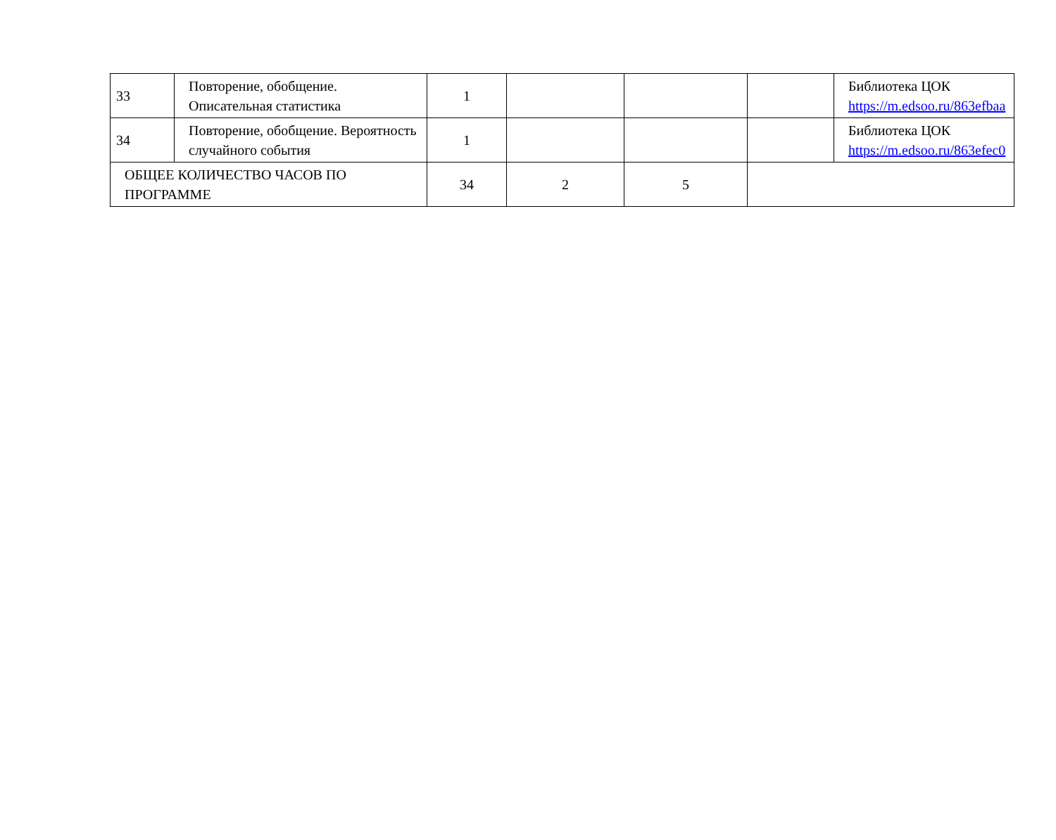| 33 | Повторение, обобщение. Описательная статистика | 1 | | | | Библиотека ЦОК https://m.edsoo.ru/863efbaa |
| 34 | Повторение, обобщение. Вероятность случайного события | 1 | | | | Библиотека ЦОК https://m.edsoo.ru/863efec0 |
| ОБЩЕЕ КОЛИЧЕСТВО ЧАСОВ ПО ПРОГРАММЕ | | 34 | 2 | 5 | | |